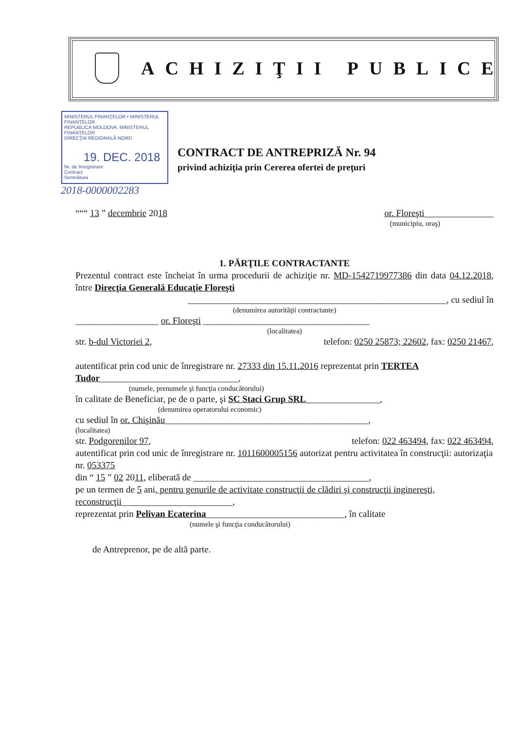ACHIZIŢII PUBLICE
MINISTERUL FINANŢELOR • MINISTERUL FINANŢELOR
REPUBLICA MOLDOVA, MINISTERUL FINANŢELOR
DIRECŢIA REGIONALĂ NORD
19. DEC. 2018
Nr. de înregistrare
Contract
Semnătura
2018-0000002283
CONTRACT DE ANTREPRIZĂ Nr. 94
privind achiziţia prin Cererea ofertei de preţuri
“““ 13 ” decembrie 2018 or. Floreşti_______________
(municipiu, oraş)
1. PĂRŢILE CONTRACTANTE
Prezentul contract este încheiat în urma procedurii de achiziţie nr. MD-1542719977386 din data 04.12.2018, între Direcţia Generală Educaţie Floreşti
________________________________________________________, cu sediul în
(denumirea autorităţii contractante)
__________________ or. Floreşti ____________________________________
(localitatea)
str. b-dul Victoriei 2, telefon: 0250 25873; 22602, fax: 0250 21467,
autentificat prin cod unic de înregistrare nr. 27333 din 15.11.2016 reprezentat prin TERTEA Tudor______________________________,
(numele, prenumele şi funcţia conducătorului)
în calitate de Beneficiar, pe de o parte, şi SC Staci Grup SRL________________,
(denumirea operatorului economic)
cu sediul în or. Chişinău____________________________________________,
(localitatea)
str. Podgorenilor 97, telefon: 022 463494, fax: 022 463494,
autentificat prin cod unic de înregistrare nr. 1011600005156 autorizat pentru activitatea în construcţii: autorizaţia nr. 053375
din “ 15 ” 02 2011, eliberată de ______________________________________,
pe un termen de 5 ani, pentru genurile de activitate construcţii de clădiri şi construcţii inginereşti, reconstrucţii________________________,
reprezentat prin Pelivan Ecaterina______________________________, în calitate
(numele şi funcţia conducătorului)
de Antreprenor, pe de altă parte.